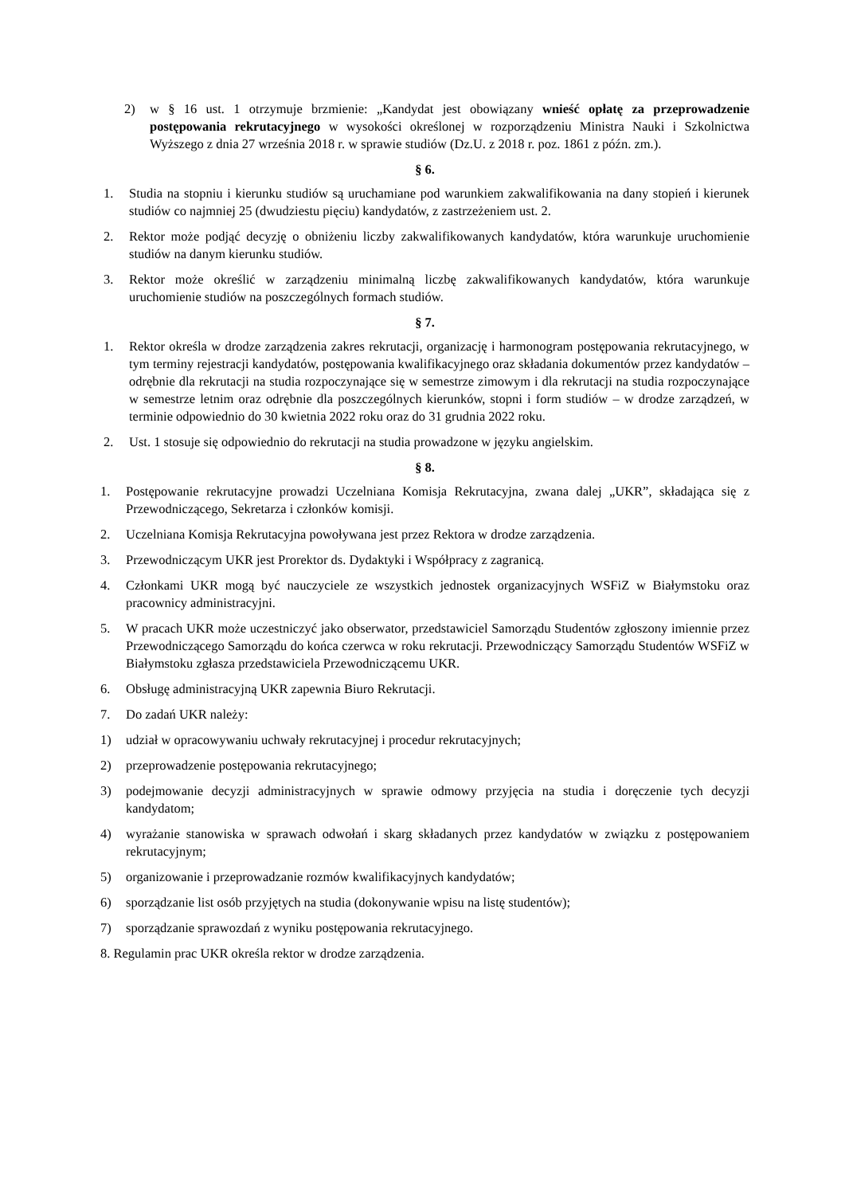2) w § 16 ust. 1 otrzymuje brzmienie: „Kandydat jest obowiązany wnieść opłatę za przeprowadzenie postępowania rekrutacyjnego w wysokości określonej w rozporządzeniu Ministra Nauki i Szkolnictwa Wyższego z dnia 27 września 2018 r. w sprawie studiów (Dz.U. z 2018 r. poz. 1861 z późn. zm.).
§ 6.
1. Studia na stopniu i kierunku studiów są uruchamiane pod warunkiem zakwalifikowania na dany stopień i kierunek studiów co najmniej 25 (dwudziestu pięciu) kandydatów, z zastrzeżeniem ust. 2.
2. Rektor może podjąć decyzję o obniżeniu liczby zakwalifikowanych kandydatów, która warunkuje uruchomienie studiów na danym kierunku studiów.
3. Rektor może określić w zarządzeniu minimalną liczbę zakwalifikowanych kandydatów, która warunkuje uruchomienie studiów na poszczególnych formach studiów.
§ 7.
1. Rektor określa w drodze zarządzenia zakres rekrutacji, organizację i harmonogram postępowania rekrutacyjnego, w tym terminy rejestracji kandydatów, postępowania kwalifikacyjnego oraz składania dokumentów przez kandydatów – odrębnie dla rekrutacji na studia rozpoczynające się w semestrze zimowym i dla rekrutacji na studia rozpoczynające w semestrze letnim oraz odrębnie dla poszczególnych kierunków, stopni i form studiów – w drodze zarządzeń, w terminie odpowiednio do 30 kwietnia 2022 roku oraz do 31 grudnia 2022 roku.
2. Ust. 1 stosuje się odpowiednio do rekrutacji na studia prowadzone w języku angielskim.
§ 8.
1. Postępowanie rekrutacyjne prowadzi Uczelniana Komisja Rekrutacyjna, zwana dalej „UKR”, składająca się z Przewodniczącego, Sekretarza i członków komisji.
2. Uczelniana Komisja Rekrutacyjna powoływana jest przez Rektora w drodze zarządzenia.
3. Przewodniczącym UKR jest Prorektor ds. Dydaktyki i Współpracy z zagranicą.
4. Członkami UKR mogą być nauczyciele ze wszystkich jednostek organizacyjnych WSFiZ w Białymstoku oraz pracownicy administracyjni.
5. W pracach UKR może uczestniczyć jako obserwator, przedstawiciel Samorządu Studentów zgłoszony imiennie przez Przewodniczącego Samorządu do końca czerwca w roku rekrutacji. Przewodniczący Samorządu Studentów WSFiZ w Białymstoku zgłasza przedstawiciela Przewodniczącemu UKR.
6. Obsługę administracyjną UKR zapewnia Biuro Rekrutacji.
7. Do zadań UKR należy:
1) udział w opracowywaniu uchwały rekrutacyjnej i procedur rekrutacyjnych;
2) przeprowadzenie postępowania rekrutacyjnego;
3) podejmowanie decyzji administracyjnych w sprawie odmowy przyjęcia na studia i doręczenie tych decyzji kandydatom;
4) wyrażanie stanowiska w sprawach odwołań i skarg składanych przez kandydatów w związku z postępowaniem rekrutacyjnym;
5) organizowanie i przeprowadzanie rozmów kwalifikacyjnych kandydatów;
6) sporządzanie list osób przyjętych na studia (dokonywanie wpisu na listę studentów);
7) sporządzanie sprawozdań z wyniku postępowania rekrutacyjnego.
8. Regulamin prac UKR określa rektor w drodze zarządzenia.